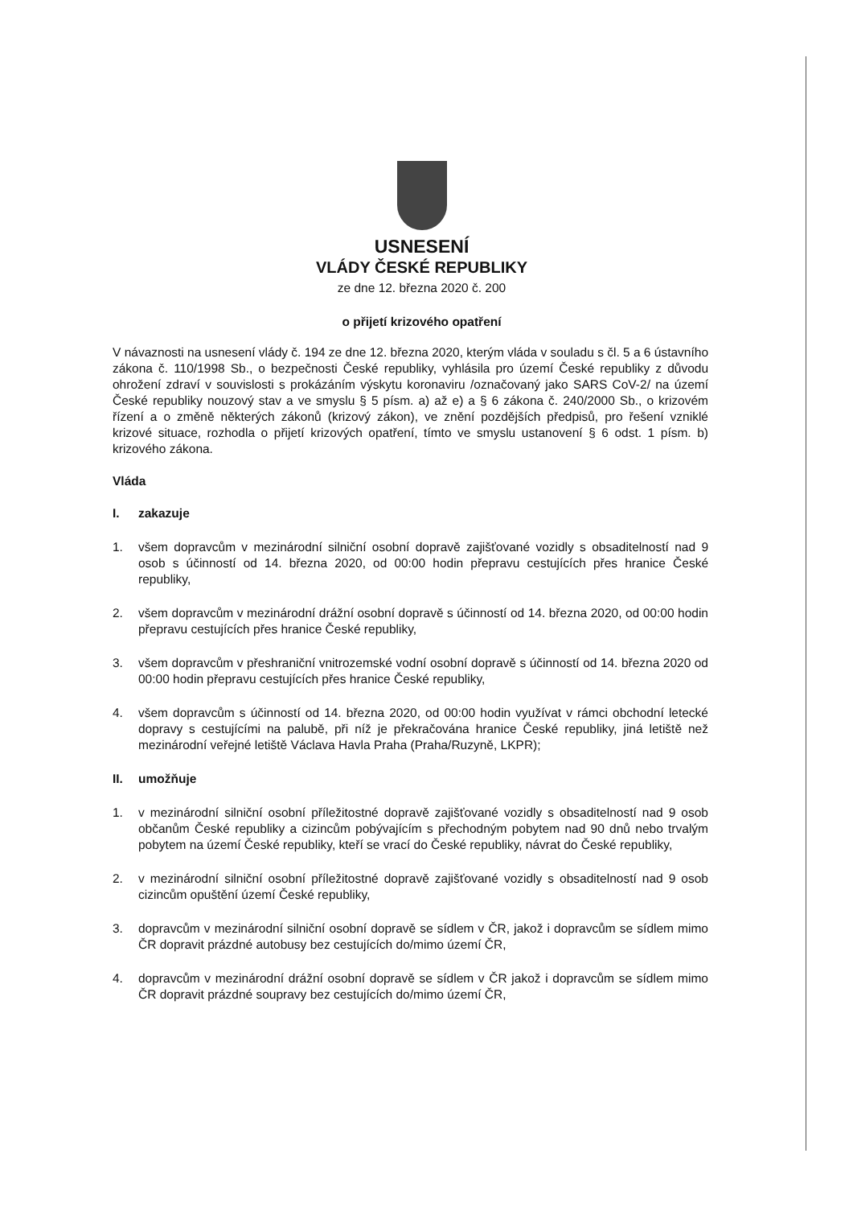USNESENÍ
VLÁDY ČESKÉ REPUBLIKY
ze dne 12. března 2020 č. 200
o přijetí krizového opatření
V návaznosti na usnesení vlády č. 194 ze dne 12. března 2020, kterým vláda v souladu s čl. 5 a 6 ústavního zákona č. 110/1998 Sb., o bezpečnosti České republiky, vyhlásila pro území České republiky z důvodu ohrožení zdraví v souvislosti s prokázáním výskytu koronaviru /označovaný jako SARS CoV-2/ na území České republiky nouzový stav a ve smyslu § 5 písm. a) až e) a § 6 zákona č. 240/2000 Sb., o krizovém řízení a o změně některých zákonů (krizový zákon), ve znění pozdějších předpisů, pro řešení vzniklé krizové situace, rozhodla o přijetí krizových opatření, tímto ve smyslu ustanovení § 6 odst. 1 písm. b) krizového zákona.
Vláda
I. zakazuje
1. všem dopravcům v mezinárodní silniční osobní dopravě zajišťované vozidly s obsaditelností nad 9 osob s účinností od 14. března 2020, od 00:00 hodin přepravu cestujících přes hranice České republiky,
2. všem dopravcům v mezinárodní drážní osobní dopravě s účinností od 14. března 2020, od 00:00 hodin přepravu cestujících přes hranice České republiky,
3. všem dopravcům v přeshraniční vnitrozemské vodní osobní dopravě s účinností od 14. března 2020 od 00:00 hodin přepravu cestujících přes hranice České republiky,
4. všem dopravcům s účinností od 14. března 2020, od 00:00 hodin využívat v rámci obchodní letecké dopravy s cestujícími na palubě, při níž je překračována hranice České republiky, jiná letiště než mezinárodní veřejné letiště Václava Havla Praha (Praha/Ruzyně, LKPR);
II. umožňuje
1. v mezinárodní silniční osobní příležitostné dopravě zajišťované vozidly s obsaditelností nad 9 osob občanům České republiky a cizincům pobývajícím s přechodným pobytem nad 90 dnů nebo trvalým pobytem na území České republiky, kteří se vrací do České republiky, návrat do České republiky,
2. v mezinárodní silniční osobní příležitostné dopravě zajišťované vozidly s obsaditelností nad 9 osob cizincům opuštění území České republiky,
3. dopravcům v mezinárodní silniční osobní dopravě se sídlem v ČR, jakož i dopravcům se sídlem mimo ČR dopravit prázdné autobusy bez cestujících do/mimo území ČR,
4. dopravcům v mezinárodní drážní osobní dopravě se sídlem v ČR jakož i dopravcům se sídlem mimo ČR dopravit prázdné soupravy bez cestujících do/mimo území ČR,